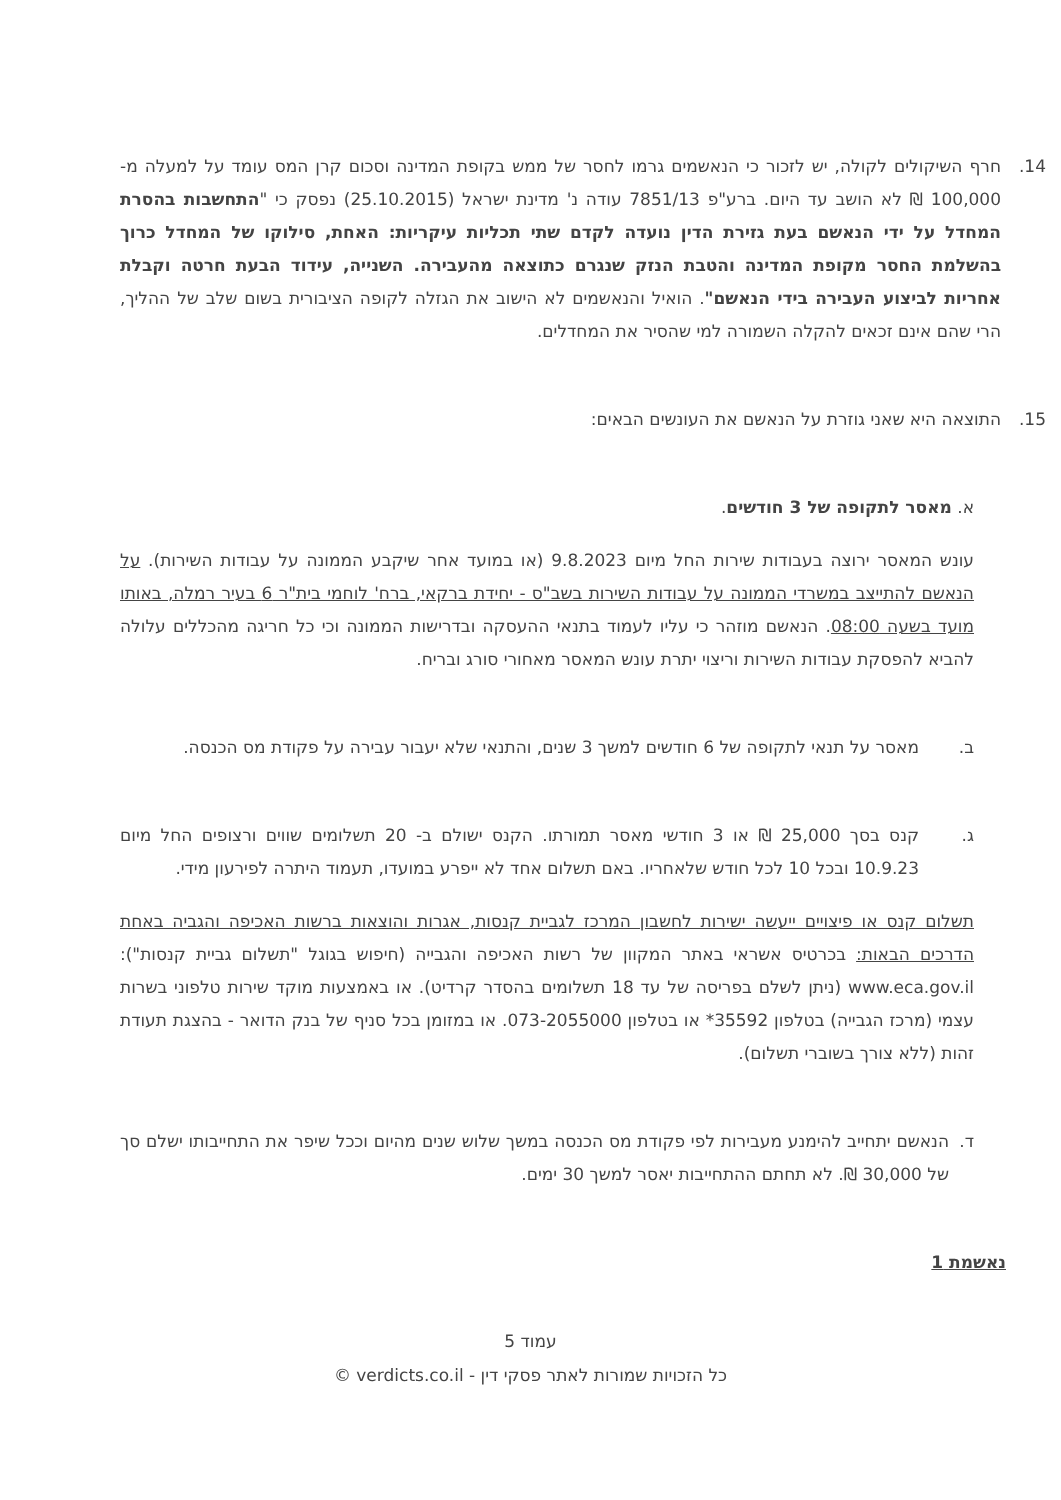14. חרף השיקולים לקולה, יש לזכור כי הנאשמים גרמו לחסר של ממש בקופת המדינה וסכום קרן המס עומד על למעלה מ- 100,000 ₪ לא הושב עד היום. ברע"פ 7851/13 עודה נ' מדינת ישראל (25.10.2015) נפסק כי "התחשבות בהסרת המחדל על ידי הנאשם בעת גזירת הדין נועדה לקדם שתי תכליות עיקריות: האחת, סילוקו של המחדל כרוך בהשלמת החסר מקופת המדינה והטבת הנזק שנגרם כתוצאה מהעבירה. השנייה, עידוד הבעת חרטה וקבלת אחריות לביצוע העבירה בידי הנאשם". הואיל והנאשמים לא הישוב את הגזלה לקופה הציבורית בשום שלב של ההליך, הרי שהם אינם זכאים להקלה השמורה למי שהסיר את המחדלים.
15. התוצאה היא שאני גוזרת על הנאשם את העונשים הבאים:
א. מאסר לתקופה של 3 חודשים.
עונש המאסר ירוצה בעבודות שירות החל מיום 9.8.2023 (או במועד אחר שיקבע הממונה על עבודות השירות). על הנאשם להתייצב במשרדי הממונה על עבודות השירות בשב"ס - יחידת ברקאי, ברח' לוחמי בית"ר 6 בעיר רמלה, באותו מועד בשעה 08:00. הנאשם מוזהר כי עליו לעמוד בתנאי ההעסקה ובדרישות הממונה וכי כל חריגה מהכללים עלולה להביא להפסקת עבודות השירות וריצוי יתרת עונש המאסר מאחורי סורג ובריח.
ב. מאסר על תנאי לתקופה של 6 חודשים למשך 3 שנים, והתנאי שלא יעבור עבירה על פקודת מס הכנסה.
ג. קנס בסך 25,000 ₪ או 3 חודשי מאסר תמורתו. הקנס ישולם ב- 20 תשלומים שווים ורצופים החל מיום 10.9.23 ובכל 10 לכל חודש שלאחריו. באם תשלום אחד לא ייפרע במועדו, תעמוד היתרה לפירעון מידי.
תשלום קנס או פיצויים ייעשה ישירות לחשבון המרכז לגביית קנסות, אגרות והוצאות ברשות האכיפה והגביה באחת הדרכים הבאות: בכרטיס אשראי באתר המקוון של רשות האכיפה והגבייה (חיפוש בגוגל "תשלום גביית קנסות"): www.eca.gov.il (ניתן לשלם בפריסה של עד 18 תשלומים בהסדר קרדיט). או באמצעות מוקד שירות טלפוני בשרות עצמי (מרכז הגבייה) בטלפון 35592* או בטלפון 073-2055000. או במזומן בכל סניף של בנק הדואר - בהצגת תעודת זהות (ללא צורך בשוברי תשלום).
ד. הנאשם יתחייב להימנע מעבירות לפי פקודת מס הכנסה במשך שלוש שנים מהיום וככל שיפר את התחייבותו ישלם סך של 30,000 ₪. לא תחתם ההתחייבות יאסר למשך 30 ימים.
נאשמת 1
עמוד 5
כל הזכויות שמורות לאתר פסקי דין - verdicts.co.il ©